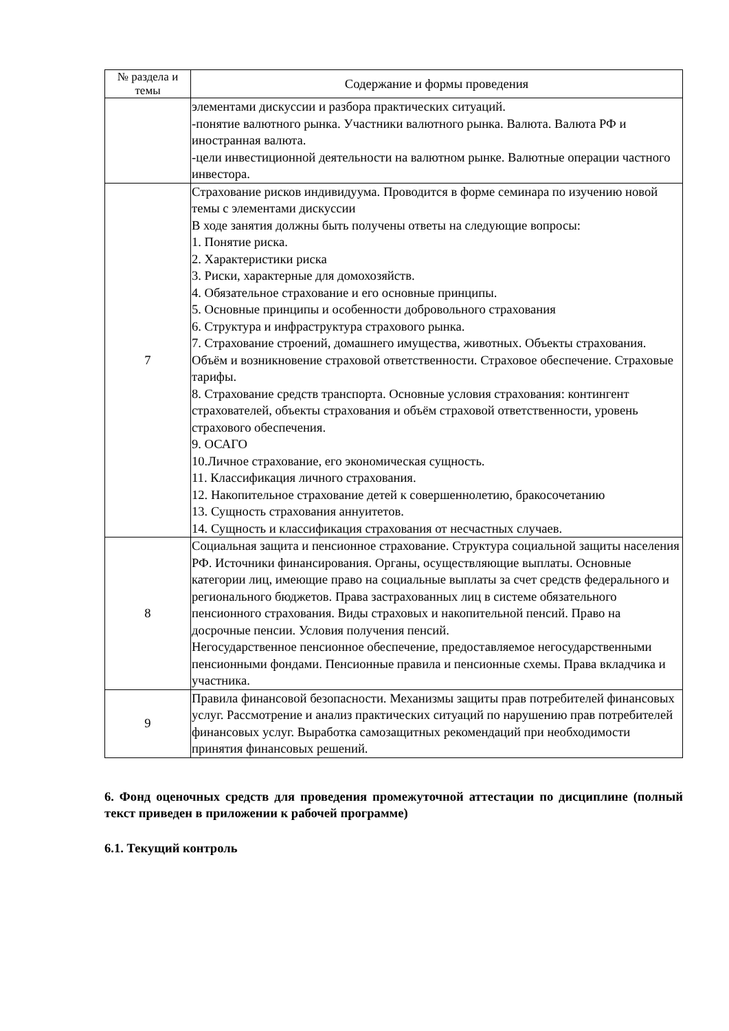| № раздела и темы | Содержание и формы проведения |
| --- | --- |
| | элементами дискуссии и разбора практических ситуаций. -понятие валютного рынка. Участники валютного рынка. Валюта. Валюта РФ и иностранная валюта. -цели инвестиционной деятельности на валютном рынке. Валютные операции частного инвестора. |
| 7 | Страхование рисков индивидуума. Проводится в форме семинара по изучению новой темы с элементами дискуссии В ходе занятия должны быть получены ответы на следующие вопросы: 1. Понятие риска. 2. Характеристики риска 3. Риски, характерные для домохозяйств. 4. Обязательное страхование и его основные принципы. 5. Основные принципы и особенности добровольного страхования 6. Структура и инфраструктура страхового рынка. 7. Страхование строений, домашнего имущества, животных. Объекты страхования. Объём и возникновение страховой ответственности. Страховое обеспечение. Страховые тарифы. 8. Страхование средств транспорта. Основные условия страхования: контингент страхователей, объекты страхования и объём страховой ответственности, уровень страхового обеспечения. 9. ОСАГО 10.Личное страхование, его экономическая сущность. 11. Классификация личного страхования. 12. Накопительное страхование детей к совершеннолетию, бракосочетанию 13. Сущность страхования аннуитетов. 14. Сущность и классификация страхования от несчастных случаев. |
| 8 | Социальная защита и пенсионное страхование. Структура социальной защиты населения РФ. Источники финансирования. Органы, осуществляющие выплаты. Основные категории лиц, имеющие право на социальные выплаты за счет средств федерального и регионального бюджетов. Права застрахованных лиц в системе обязательного пенсионного страхования. Виды страховых и накопительной пенсий. Право на досрочные пенсии. Условия получения пенсий. Негосударственное пенсионное обеспечение, предоставляемое негосударственными пенсионными фондами. Пенсионные правила и пенсионные схемы. Права вкладчика и участника. |
| 9 | Правила финансовой безопасности. Механизмы защиты прав потребителей финансовых услуг. Рассмотрение и анализ практических ситуаций по нарушению прав потребителей финансовых услуг. Выработка самозащитных рекомендаций при необходимости принятия финансовых решений. |
6. Фонд оценочных средств для проведения промежуточной аттестации по дисциплине (полный текст приведен в приложении к рабочей программе)
6.1. Текущий контроль